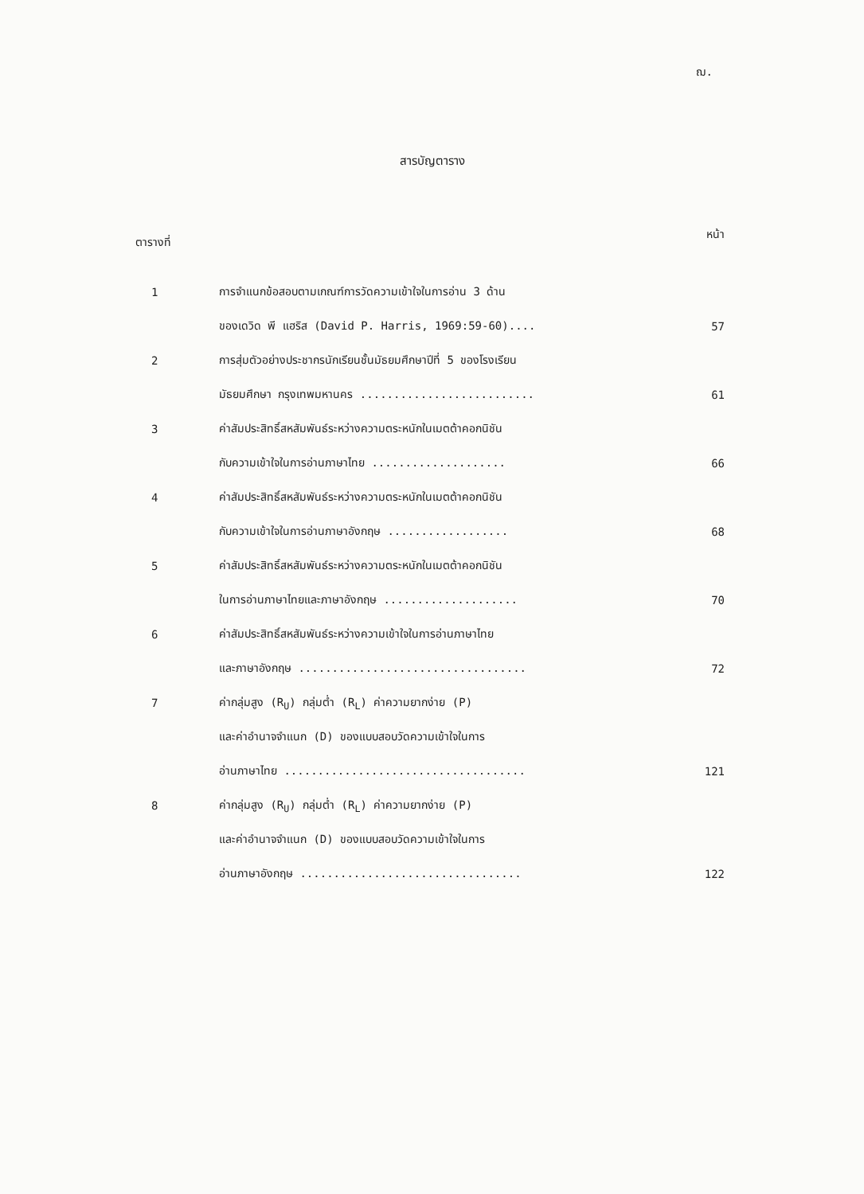ฌ.
สารบัญตาราง
ตารางที่ หน้า
| 1 | การจำแนกข้อสอบตามเกณฑ์การวัดความเข้าใจในการอ่าน 3 ด้าน | |
| | ของเดวิด พี แฮริส (David P. Harris, 1969:59-60).... | 57 |
| 2 | การสุ่มตัวอย่างประชากรนักเรียนชั้นมัธยมศึกษาปีที่ 5 ของโรงเรียน | |
| | มัธยมศึกษา กรุงเทพมหานคร .......................... | 61 |
| 3 | ค่าสัมประสิทธิ์สหสัมพันธ์ระหว่างความตระหนักในเมตต้าคอกนิชัน | |
| | กับความเข้าใจในการอ่านภาษาไทย .................... | 66 |
| 4 | ค่าสัมประสิทธิ์สหสัมพันธ์ระหว่างความตระหนักในเมตต้าคอกนิชัน | |
| | กับความเข้าใจในการอ่านภาษาอังกฤษ .................. | 68 |
| 5 | ค่าสัมประสิทธิ์สหสัมพันธ์ระหว่างความตระหนักในเมตต้าคอกนิชัน | |
| | ในการอ่านภาษาไทยและภาษาอังกฤษ .................... | 70 |
| 6 | ค่าสัมประสิทธิ์สหสัมพันธ์ระหว่างความเข้าใจในการอ่านภาษาไทย | |
| | และภาษาอังกฤษ .................................. | 72 |
| 7 | ค่ากลุ่มสูง (R<sub>U</sub>) กลุ่มต่ำ (R<sub>L</sub>) ค่าความยากง่าย (P) | |
| | และค่าอำนาจจำแนก (D) ของแบบสอบวัดความเข้าใจในการ | |
| | อ่านภาษาไทย .................................... | 121 |
| 8 | ค่ากลุ่มสูง (R<sub>U</sub>) กลุ่มต่ำ (R<sub>L</sub>) ค่าความยากง่าย (P) | |
| | และค่าอำนาจจำแนก (D) ของแบบสอบวัดความเข้าใจในการ | |
| | อ่านภาษาอังกฤษ ................................. | 122 |